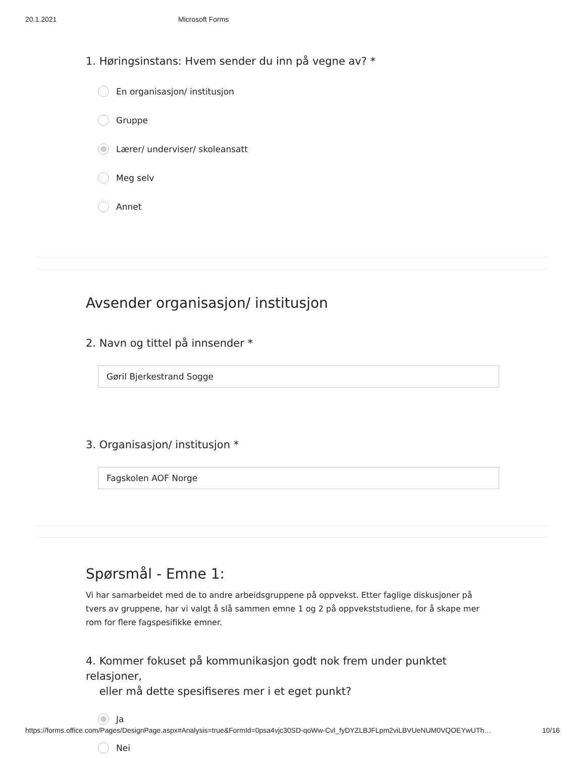20.1.2021 Microsoft Forms
1. Høringsinstans: Hvem sender du inn på vegne av? *
En organisasjon/ institusjon
Gruppe
Lærer/ underviser/ skoleansatt
Meg selv
Annet
Avsender organisasjon/ institusjon
2. Navn og tittel på innsender *
Gøril Bjerkestrand Sogge
3. Organisasjon/ institusjon *
Fagskolen AOF Norge
Spørsmål - Emne 1:
Vi har samarbeidet med de to andre arbeidsgruppene på oppvekst. Etter faglige diskusjoner på tvers av gruppene, har vi valgt å slå sammen emne 1 og 2 på oppvekststudiene, for å skape mer rom for flere fagspesifikke emner.
4. Kommer fokuset på kommunikasjon godt nok frem under punktet relasjoner,
eller må dette spesifiseres mer i et eget punkt?
Ja
Nei
https://forms.office.com/Pages/DesignPage.aspx#Analysis=true&FormId=0psa4vjc30SD-qoWw-Cvl_fyDYZLBJFLpm2viLBVUeNUM0VQOEYwUTh… 10/16